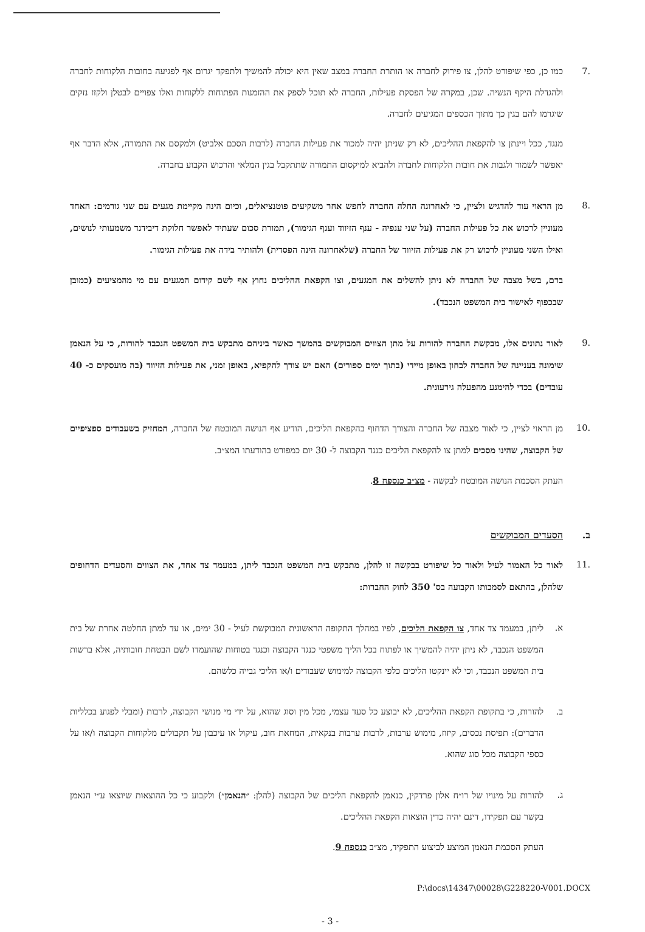.7 כמו כן, כפי שיפורט להלן, צו פירוק לחברה או הותרת החברה במצב שאין היא יכולה להמשיך ולתפקד יגרום אף לפגיעה בחובות הלקוחות לחברה ולהגדלת היקף הנשיה. שכן, במקרה של הפסקת פעילות, החברה לא תוכל לספק את ההזמנות הפתוחות ללקוחות ואלו צפויים לבטלן ולקזז נזקים שיגרמו להם בגין כך מתוך הכספים המגיעים לחברה.
מנגד, ככל ויינתן צו להקפאת ההליכים, לא רק שניתן יהיה למכור את פעילות החברה (לרבות הסכם אלביט) ולמקסם את התמורה, אלא הדבר אף יאפשר לשמור ולגבות את חובות הלקוחות לחברה ולהביא למיקסום התמורה שתתקבל בגין המלאי והרכוש הקבוע בחברה.
.8 מן הראוי עוד להדגיש ולציין, כי לאחרונה החלה החברה לחפש אחר משקיעים פוטנציאלים, וכיום הינה מקיימת מגעים עם שני גורמים: האחד מעוניין לרכוש את כל פעילות החברה (על שני ענפיה - ענף הזיווד וענף הגימור), תמורת סכום שעתיד לאפשר חלוקת דיבידנד משמעותי לנושים, ואילו השני מעוניין לרכוש רק את פעילות הזיווד של החברה (שלאחרונה הינה הפסדית) ולהותיר בידה את פעילות הגימור.
ברם, בשל מצבה של החברה לא ניתן להשלים את המגעים, וצו הקפאת ההליכים נחוץ אף לשם קידום המגעים עם מי מהמציעים (כמובן שבכפוף לאישור בית המשפט הנכבד).
.9 לאור נתונים אלו, מבקשת החברה להורות על מתן הצווים המבוקשים בהמשך כאשר ביניהם מתבקש בית המשפט הנכבד להורות, כי על הנאמן שימונה בעניינה של החברה לבחון באופן מיידי (בתוך ימים ספורים) האם יש צורך להקפיא, באופן זמני, את פעילות הזיווד (בה מועסקים כ- 40 עובדים) בכדי להימנע מהפעלה גירעונית.
.10 מן הראוי לציין, כי לאור מצבה של החברה והצורך הדחוף בהקפאת הליכים, הודיע אף הנושה המובטח של החברה, המחזיק בשעבודים ספציפיים של הקבוצה, שהינו מסכים למתן צו להקפאת הליכים כנגד הקבוצה ל- 30 יום כמפורט בהודעתו המצ״ב.
העתק הסכמת הנושה המובטח לבקשה - מצ״ב כנספח 8.
ב. הסעדים המבוקשים
.11 לאור כל האמור לעיל ולאור כל שיפורט בבקשה זו להלן, מתבקש בית המשפט הנכבד ליתן, במעמד צד אחד, את הצווים והסעדים הדחופים שלהלן, בהתאם לסמכותו הקבועה בס' 350 לחוק החברות:
א. ליתן, במעמד צד אחד, צו הקפאת הליכים, לפיו במהלך התקופה הראשונית המבוקשת לעיל - 30 ימים, או עד למתן החלטה אחרת של בית המשפט הנכבד, לא ניתן יהיה להמשיך או לפתוח בכל הליך משפטי כנגד הקבוצה וכנגד בטוחות שהועמדו לשם הבטחת חובותיה, אלא ברשות בית המשפט הנכבד, וכי לא יינקטו הליכים כלפי הקבוצה למימוש שעבודים ו/או הליכי גבייה כלשהם.
ב. להורות, כי בתקופת הקפאת ההליכים, לא יבוצע כל סעד עצמי, מכל מין וסוג שהוא, על ידי מי מנושי הקבוצה, לרבות (ומבלי לפגוע בכלליות הדברים): תפיסת נכסים, קיזוז, מימוש ערבות, לרבות ערבות בנקאית, המחאת חוב, עיקול או עיכבון על תקבולים מלקוחות הקבוצה ו/או על כספי הקבוצה מכל סוג שהוא.
ג. להורות על מינויו של רו״ח אלון פרדקין, כנאמן להקפאת הליכים של הקבוצה (להלן: ״הנאמן״) ולקבוע כי כל ההוצאות שיוצאו ע״י הנאמן בקשר עם תפקידו, דינם יהיה כדין הוצאות הקפאת ההליכים.
העתק הסכמת הנאמן המוצע לביצוע התפקיד, מצ״ב כנספח 9.
P:\docs\14347\00028\G228220-V001.DOCX
- 3 -